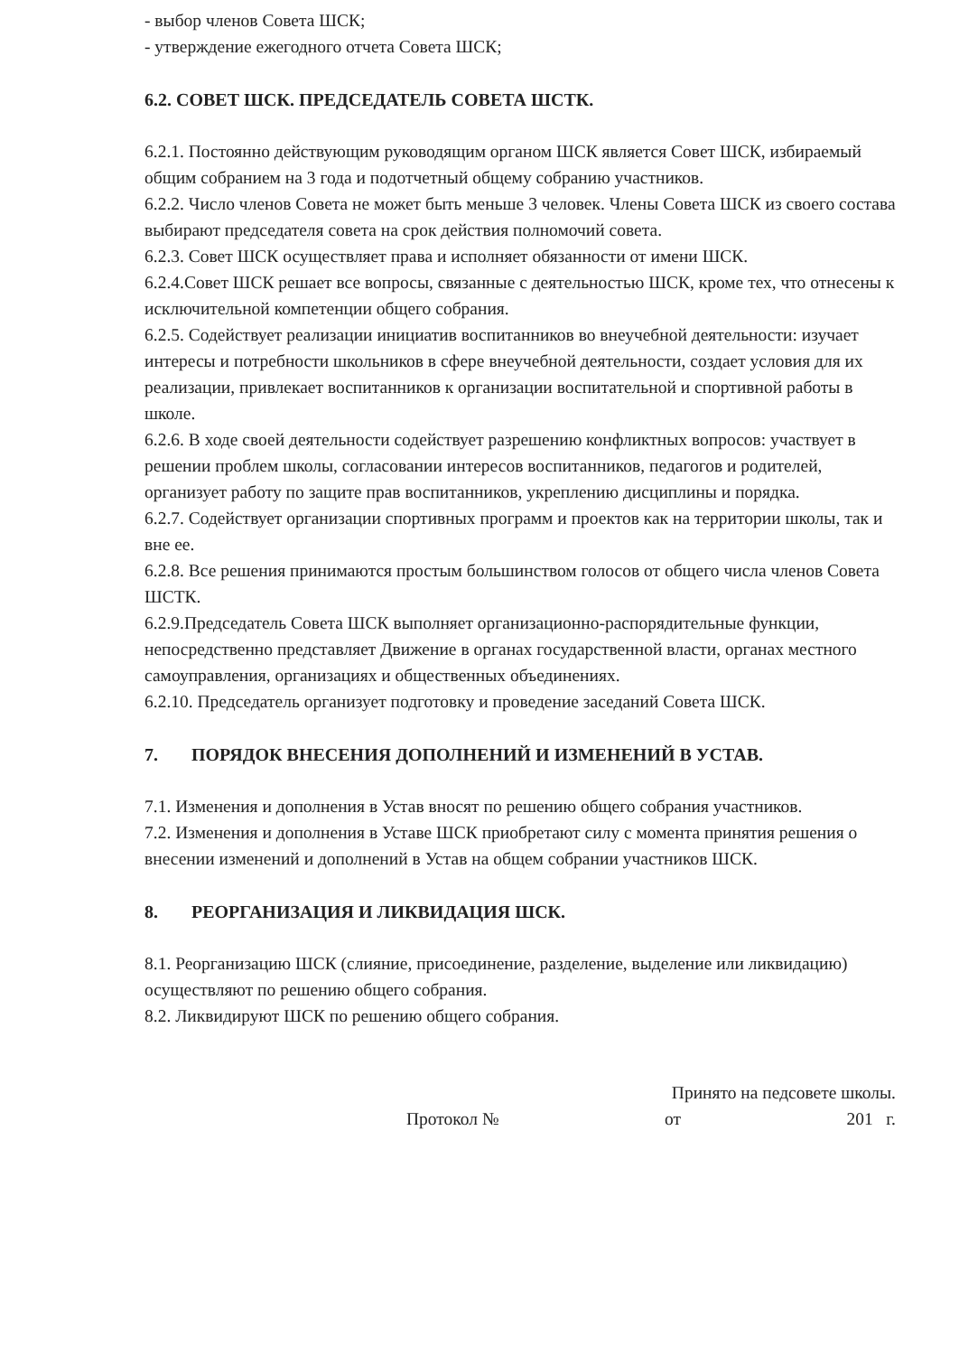- выбор членов Совета ШСК;
- утверждение ежегодного отчета Совета ШСК;
6.2. СОВЕТ ШСК. ПРЕДСЕДАТЕЛЬ СОВЕТА ШСТК.
6.2.1. Постоянно действующим руководящим органом ШСК является Совет ШСК, избираемый общим собранием на 3 года и подотчетный общему собранию участников.
6.2.2. Число членов Совета не может быть меньше 3 человек. Члены Совета ШСК из своего состава выбирают председателя совета на срок действия полномочий совета.
6.2.3. Совет ШСК осуществляет права и исполняет обязанности от имени ШСК.
6.2.4.Совет ШСК решает все вопросы, связанные с деятельностью ШСК, кроме тех, что отнесены к исключительной компетенции общего собрания.
6.2.5. Содействует реализации инициатив воспитанников во внеучебной деятельности: изучает интересы и потребности школьников в сфере внеучебной деятельности, создает условия для их реализации, привлекает воспитанников к организации воспитательной и спортивной работы в школе.
6.2.6. В ходе своей деятельности содействует разрешению конфликтных вопросов: участвует в решении проблем школы, согласовании интересов воспитанников, педагогов и родителей, организует работу по защите прав воспитанников, укреплению дисциплины и порядка.
6.2.7. Содействует организации спортивных программ и проектов как на территории школы, так и вне ее.
6.2.8. Все решения принимаются простым большинством голосов от общего числа членов Совета ШСТК.
6.2.9.Председатель Совета ШСК выполняет организационно-распорядительные функции, непосредственно представляет Движение в органах государственной власти, органах местного самоуправления, организациях и общественных объединениях.
6.2.10. Председатель организует подготовку и проведение заседаний Совета ШСК.
7. ПОРЯДОК ВНЕСЕНИЯ ДОПОЛНЕНИЙ И ИЗМЕНЕНИЙ В УСТАВ.
7.1. Изменения и дополнения в Устав вносят по решению общего собрания участников.
7.2. Изменения и дополнения в Уставе ШСК приобретают силу с момента принятия решения о внесении изменений и дополнений в Устав на общем собрании участников ШСК.
8. РЕОРГАНИЗАЦИЯ И ЛИКВИДАЦИЯ ШСК.
8.1. Реорганизацию ШСК (слияние, присоединение, разделение, выделение или ликвидацию) осуществляют по решению общего собрания.
8.2. Ликвидируют ШСК по решению общего собрания.
Принято на педсовете школы.
Протокол № от 201 г.